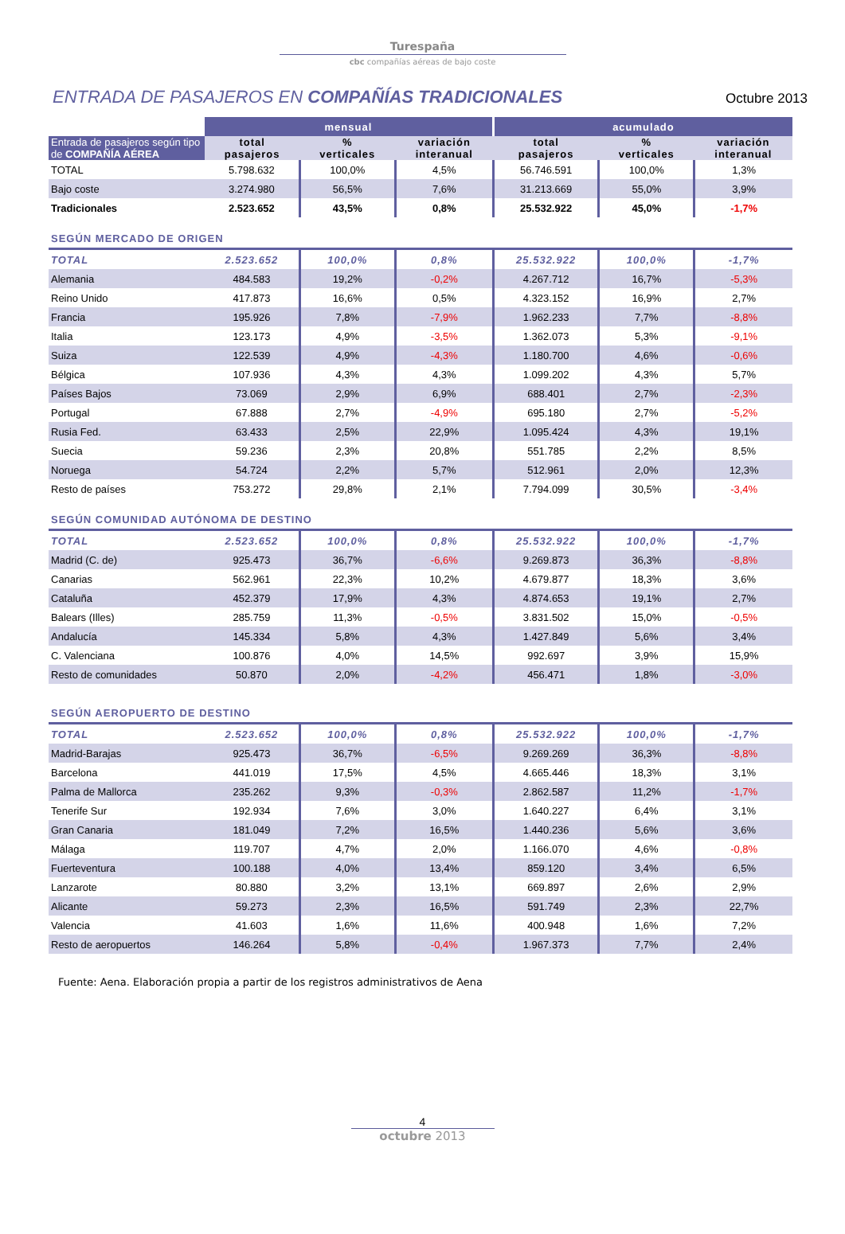Turespaña
cbc compañías aéreas de bajo coste
ENTRADA DE PASAJEROS EN COMPAÑÍAS TRADICIONALES
Octubre 2013
| | mensual | | | acumulado | | |
| --- | --- | --- | --- | --- | --- | --- |
| Entrada de pasajeros según tipo de COMPAÑÍA AÉREA | total pasajeros | % verticales | variación interanual | total pasajeros | % verticales | variación interanual |
| TOTAL | 5.798.632 | 100,0% | 4,5% | 56.746.591 | 100,0% | 1,3% |
| Bajo coste | 3.274.980 | 56,5% | 7,6% | 31.213.669 | 55,0% | 3,9% |
| Tradicionales | 2.523.652 | 43,5% | 0,8% | 25.532.922 | 45,0% | -1,7% |
| SEGÚN MERCADO DE ORIGEN | | | | | | |
| TOTAL | 2.523.652 | 100,0% | 0,8% | 25.532.922 | 100,0% | -1,7% |
| Alemania | 484.583 | 19,2% | -0,2% | 4.267.712 | 16,7% | -5,3% |
| Reino Unido | 417.873 | 16,6% | 0,5% | 4.323.152 | 16,9% | 2,7% |
| Francia | 195.926 | 7,8% | -7,9% | 1.962.233 | 7,7% | -8,8% |
| Italia | 123.173 | 4,9% | -3,5% | 1.362.073 | 5,3% | -9,1% |
| Suiza | 122.539 | 4,9% | -4,3% | 1.180.700 | 4,6% | -0,6% |
| Bélgica | 107.936 | 4,3% | 4,3% | 1.099.202 | 4,3% | 5,7% |
| Países Bajos | 73.069 | 2,9% | 6,9% | 688.401 | 2,7% | -2,3% |
| Portugal | 67.888 | 2,7% | -4,9% | 695.180 | 2,7% | -5,2% |
| Rusia Fed. | 63.433 | 2,5% | 22,9% | 1.095.424 | 4,3% | 19,1% |
| Suecia | 59.236 | 2,3% | 20,8% | 551.785 | 2,2% | 8,5% |
| Noruega | 54.724 | 2,2% | 5,7% | 512.961 | 2,0% | 12,3% |
| Resto de países | 753.272 | 29,8% | 2,1% | 7.794.099 | 30,5% | -3,4% |
| SEGÚN COMUNIDAD AUTÓNOMA DE DESTINO | | | | | | |
| TOTAL | 2.523.652 | 100,0% | 0,8% | 25.532.922 | 100,0% | -1,7% |
| Madrid (C. de) | 925.473 | 36,7% | -6,6% | 9.269.873 | 36,3% | -8,8% |
| Canarias | 562.961 | 22,3% | 10,2% | 4.679.877 | 18,3% | 3,6% |
| Cataluña | 452.379 | 17,9% | 4,3% | 4.874.653 | 19,1% | 2,7% |
| Balears (Illes) | 285.759 | 11,3% | -0,5% | 3.831.502 | 15,0% | -0,5% |
| Andalucía | 145.334 | 5,8% | 4,3% | 1.427.849 | 5,6% | 3,4% |
| C. Valenciana | 100.876 | 4,0% | 14,5% | 992.697 | 3,9% | 15,9% |
| Resto de comunidades | 50.870 | 2,0% | -4,2% | 456.471 | 1,8% | -3,0% |
| SEGÚN AEROPUERTO DE DESTINO | | | | | | |
| TOTAL | 2.523.652 | 100,0% | 0,8% | 25.532.922 | 100,0% | -1,7% |
| Madrid-Barajas | 925.473 | 36,7% | -6,5% | 9.269.269 | 36,3% | -8,8% |
| Barcelona | 441.019 | 17,5% | 4,5% | 4.665.446 | 18,3% | 3,1% |
| Palma de Mallorca | 235.262 | 9,3% | -0,3% | 2.862.587 | 11,2% | -1,7% |
| Tenerife Sur | 192.934 | 7,6% | 3,0% | 1.640.227 | 6,4% | 3,1% |
| Gran Canaria | 181.049 | 7,2% | 16,5% | 1.440.236 | 5,6% | 3,6% |
| Málaga | 119.707 | 4,7% | 2,0% | 1.166.070 | 4,6% | -0,8% |
| Fuerteventura | 100.188 | 4,0% | 13,4% | 859.120 | 3,4% | 6,5% |
| Lanzarote | 80.880 | 3,2% | 13,1% | 669.897 | 2,6% | 2,9% |
| Alicante | 59.273 | 2,3% | 16,5% | 591.749 | 2,3% | 22,7% |
| Valencia | 41.603 | 1,6% | 11,6% | 400.948 | 1,6% | 7,2% |
| Resto de aeropuertos | 146.264 | 5,8% | -0,4% | 1.967.373 | 7,7% | 2,4% |
Fuente: Aena. Elaboración propia a partir de los registros administrativos de Aena
4
octubre 2013